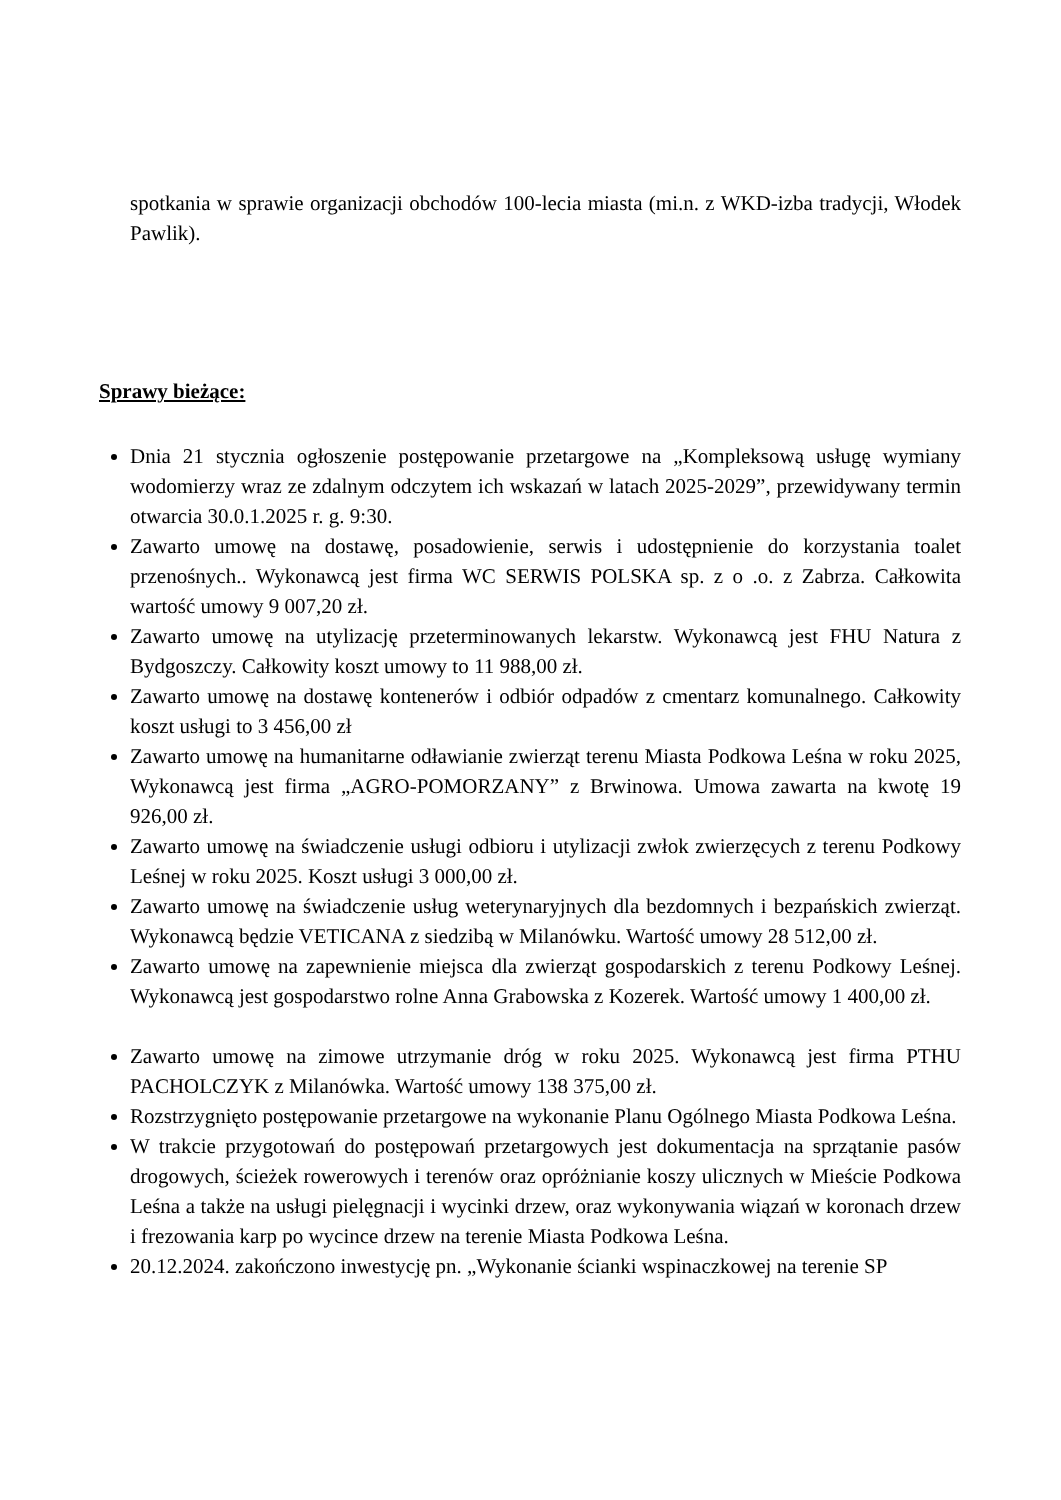spotkania w sprawie organizacji obchodów 100-lecia miasta (mi.n. z WKD-izba tradycji, Włodek Pawlik).
Sprawy bieżące:
Dnia 21 stycznia ogłoszenie postępowanie przetargowe na „Kompleksową usługę wymiany wodomierzy wraz ze zdalnym odczytem ich wskazań w latach 2025-2029”, przewidywany termin otwarcia 30.0.1.2025 r. g. 9:30.
Zawarto umowę na dostawę, posadowienie, serwis i udostępnienie do korzystania toalet przenośnych.. Wykonawcą jest firma WC SERWIS POLSKA sp. z o .o. z Zabrza. Całkowita wartość umowy 9 007,20 zł.
Zawarto umowę na utylizację przeterminowanych lekarstw. Wykonawcą jest FHU Natura z Bydgoszczy. Całkowity koszt umowy to 11 988,00 zł.
Zawarto umowę na dostawę kontenerów i odbiór odpadów z cmentarz komunalnego. Całkowity koszt usługi to 3 456,00 zł
Zawarto umowę na humanitarne odławianie zwierząt terenu Miasta Podkowa Leśna w roku 2025, Wykonawcą jest firma „AGRO-POMORZANY” z Brwinowa. Umowa zawarta na kwotę 19 926,00 zł.
Zawarto umowę na świadczenie usługi odbioru i utylizacji zwłok zwierzęcych z terenu Podkowy Leśnej w roku 2025. Koszt usługi 3 000,00 zł.
Zawarto umowę na świadczenie usług weterynaryjnych dla bezdomnych i bezpańskich zwierząt. Wykonawcą będzie VETICANA z siedzibą w Milanówku. Wartość umowy 28 512,00 zł.
Zawarto umowę na zapewnienie miejsca dla zwierząt gospodarskich z terenu Podkowy Leśnej. Wykonawcą jest gospodarstwo rolne Anna Grabowska z Kozerek. Wartość umowy 1 400,00 zł.
Zawarto umowę na zimowe utrzymanie dróg w roku 2025. Wykonawcą jest firma PTHU PACHOLCZYK z Milanówka. Wartość umowy 138 375,00 zł.
Rozstrzygnięto postępowanie przetargowe na wykonanie Planu Ogólnego Miasta Podkowa Leśna.
W trakcie przygotowań do postępowań przetargowych jest dokumentacja na sprzątanie pasów drogowych, ścieżek rowerowych i terenów oraz opróżnianie koszy ulicznych w Mieście Podkowa Leśna a także na usługi pielęgnacji i wycinki drzew, oraz wykonywania wiązań w koronach drzew i frezowania karp po wycince drzew na terenie Miasta Podkowa Leśna.
20.12.2024. zakończono inwestycję pn. „Wykonanie ścianki wspinaczkowej na terenie SP